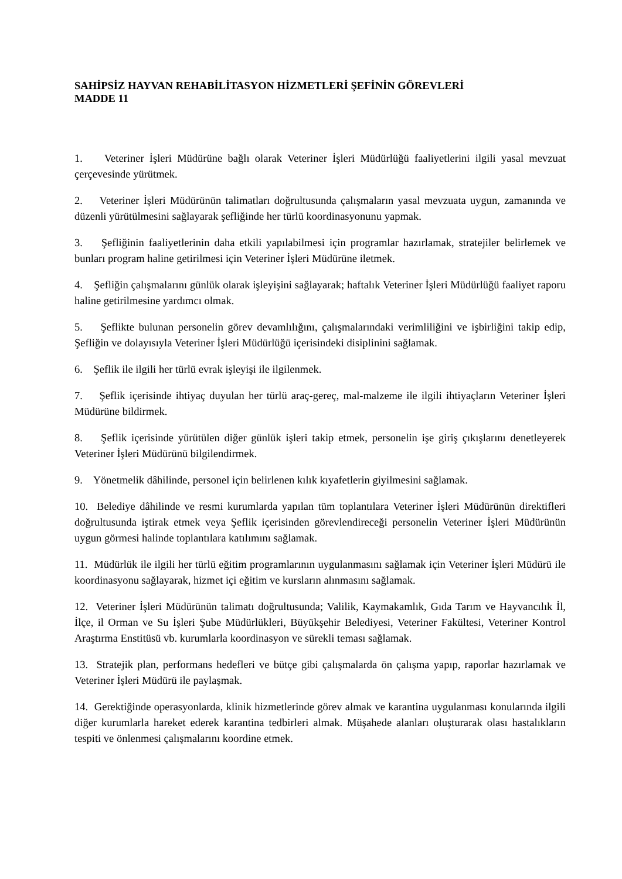SAHİPSİZ HAYVAN REHABİLİTASYON HİZMETLERİ ŞEFİNİN GÖREVLERİ
MADDE 11
1. Veteriner İşleri Müdürüne bağlı olarak Veteriner İşleri Müdürlüğü faaliyetlerini ilgili yasal mevzuat çerçevesinde yürütmek.
2. Veteriner İşleri Müdürünün talimatları doğrultusunda çalışmaların yasal mevzuata uygun, zamanında ve düzenli yürütülmesini sağlayarak şefliğinde her türlü koordinasyonunu yapmak.
3. Şefliğinin faaliyetlerinin daha etkili yapılabilmesi için programlar hazırlamak, stratejiler belirlemek ve bunları program haline getirilmesi için Veteriner İşleri Müdürüne iletmek.
4. Şefliğin çalışmalarını günlük olarak işleyişini sağlayarak; haftalık Veteriner İşleri Müdürlüğü faaliyet raporu haline getirilmesine yardımcı olmak.
5. Şeflikte bulunan personelin görev devamlılığını, çalışmalarındaki verimliliğini ve işbirliğini takip edip, Şefliğin ve dolayısıyla Veteriner İşleri Müdürlüğü içerisindeki disiplinini sağlamak.
6. Şeflik ile ilgili her türlü evrak işleyişi ile ilgilenmek.
7. Şeflik içerisinde ihtiyaç duyulan her türlü araç-gereç, mal-malzeme ile ilgili ihtiyaçların Veteriner İşleri Müdürüne bildirmek.
8. Şeflik içerisinde yürütülen diğer günlük işleri takip etmek, personelin işe giriş çıkışlarını denetleyerek Veteriner İşleri Müdürünü bilgilendirmek.
9. Yönetmelik dâhilinde, personel için belirlenen kılık kıyafetlerin giyilmesini sağlamak.
10. Belediye dâhilinde ve resmi kurumlarda yapılan tüm toplantılara Veteriner İşleri Müdürünün direktifleri doğrultusunda iştirak etmek veya Şeflik içerisinden görevlendireceği personelin Veteriner İşleri Müdürünün uygun görmesi halinde toplantılara katılımını sağlamak.
11. Müdürlük ile ilgili her türlü eğitim programlarının uygulanmasını sağlamak için Veteriner İşleri Müdürü ile koordinasyonu sağlayarak, hizmet içi eğitim ve kursların alınmasını sağlamak.
12. Veteriner İşleri Müdürünün talimatı doğrultusunda; Valilik, Kaymakamlık, Gıda Tarım ve Hayvancılık İl, İlçe, il Orman ve Su İşleri Şube Müdürlükleri, Büyükşehir Belediyesi, Veteriner Fakültesi, Veteriner Kontrol Araştırma Enstitüsü vb. kurumlarla koordinasyon ve sürekli teması sağlamak.
13. Stratejik plan, performans hedefleri ve bütçe gibi çalışmalarda ön çalışma yapıp, raporlar hazırlamak ve Veteriner İşleri Müdürü ile paylaşmak.
14. Gerektiğinde operasyonlarda, klinik hizmetlerinde görev almak ve karantina uygulanması konularında ilgili diğer kurumlarla hareket ederek karantina tedbirleri almak. Müşahede alanları oluşturarak olası hastalıkların tespiti ve önlenmesi çalışmalarını koordine etmek.